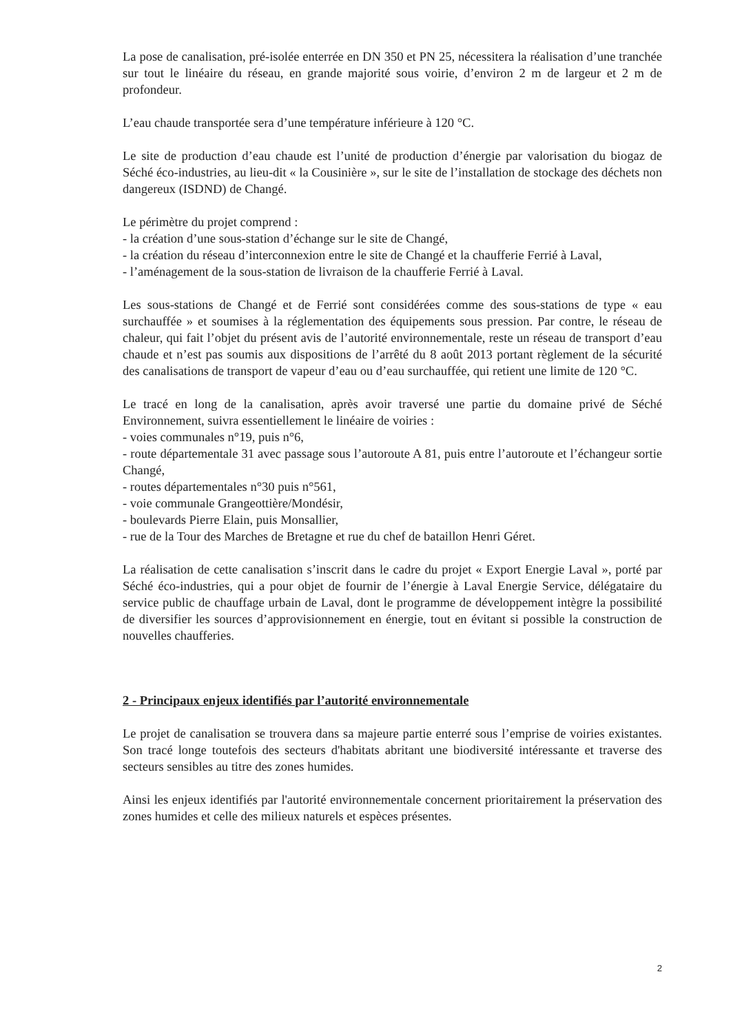La pose de canalisation, pré-isolée enterrée en DN 350 et PN 25, nécessitera la réalisation d’une tranchée sur tout le linéaire du réseau, en grande majorité sous voirie, d’environ 2 m de largeur et 2 m de profondeur.
L’eau chaude transportée sera d’une température inférieure à 120 °C.
Le site de production d’eau chaude est l’unité de production d’énergie par valorisation du biogaz de Séché éco-industries, au lieu-dit « la Cousinière », sur le site de l’installation de stockage des déchets non dangereux (ISDND) de Changé.
Le périmètre du projet comprend :
- la création d’une sous-station d’échange sur le site de Changé,
- la création du réseau d’interconnexion entre le site de Changé et la chaufferie Ferrié à Laval,
- l’aménagement de la sous-station de livraison de la chaufferie Ferrié à Laval.
Les sous-stations de Changé et de Ferrié sont considérées comme des sous-stations de type « eau surchauffée » et soumises à la réglementation des équipements sous pression. Par contre, le réseau de chaleur, qui fait l’objet du présent avis de l’autorité environnementale, reste un réseau de transport d’eau chaude et n’est pas soumis aux dispositions de l’arrêté du 8 août 2013 portant règlement de la sécurité des canalisations de transport de vapeur d’eau ou d’eau surchauffée, qui retient une limite de 120 °C.
Le tracé en long de la canalisation, après avoir traversé une partie du domaine privé de Séché Environnement, suivra essentiellement le linéaire de voiries :
- voies communales n°19, puis n°6,
- route départementale 31 avec passage sous l’autoroute A 81, puis entre l’autoroute et l’échangeur sortie Changé,
- routes départementales n°30 puis n°561,
- voie communale Grangeottière/Mondésir,
- boulevards Pierre Elain, puis Monsallier,
- rue de la Tour des Marches de Bretagne et rue du chef de bataillon Henri Géret.
La réalisation de cette canalisation s’inscrit dans le cadre du projet « Export Energie Laval », porté par Séché éco-industries, qui a pour objet de fournir de l’énergie à Laval Energie Service, délégataire du service public de chauffage urbain de Laval, dont le programme de développement intègre la possibilité de diversifier les sources d’approvisionnement en énergie, tout en évitant si possible la construction de nouvelles chaufferies.
2 - Principaux enjeux identifiés par l’autorité environnementale
Le projet de canalisation se trouvera dans sa majeure partie enterré sous l’emprise de voiries existantes. Son tracé longe toutefois des secteurs d'habitats abritant une biodiversité intéressante et traverse des secteurs sensibles au titre des zones humides.
Ainsi les enjeux identifiés par l'autorité environnementale concernent prioritairement la préservation des zones humides et celle des milieux naturels et espèces présentes.
2